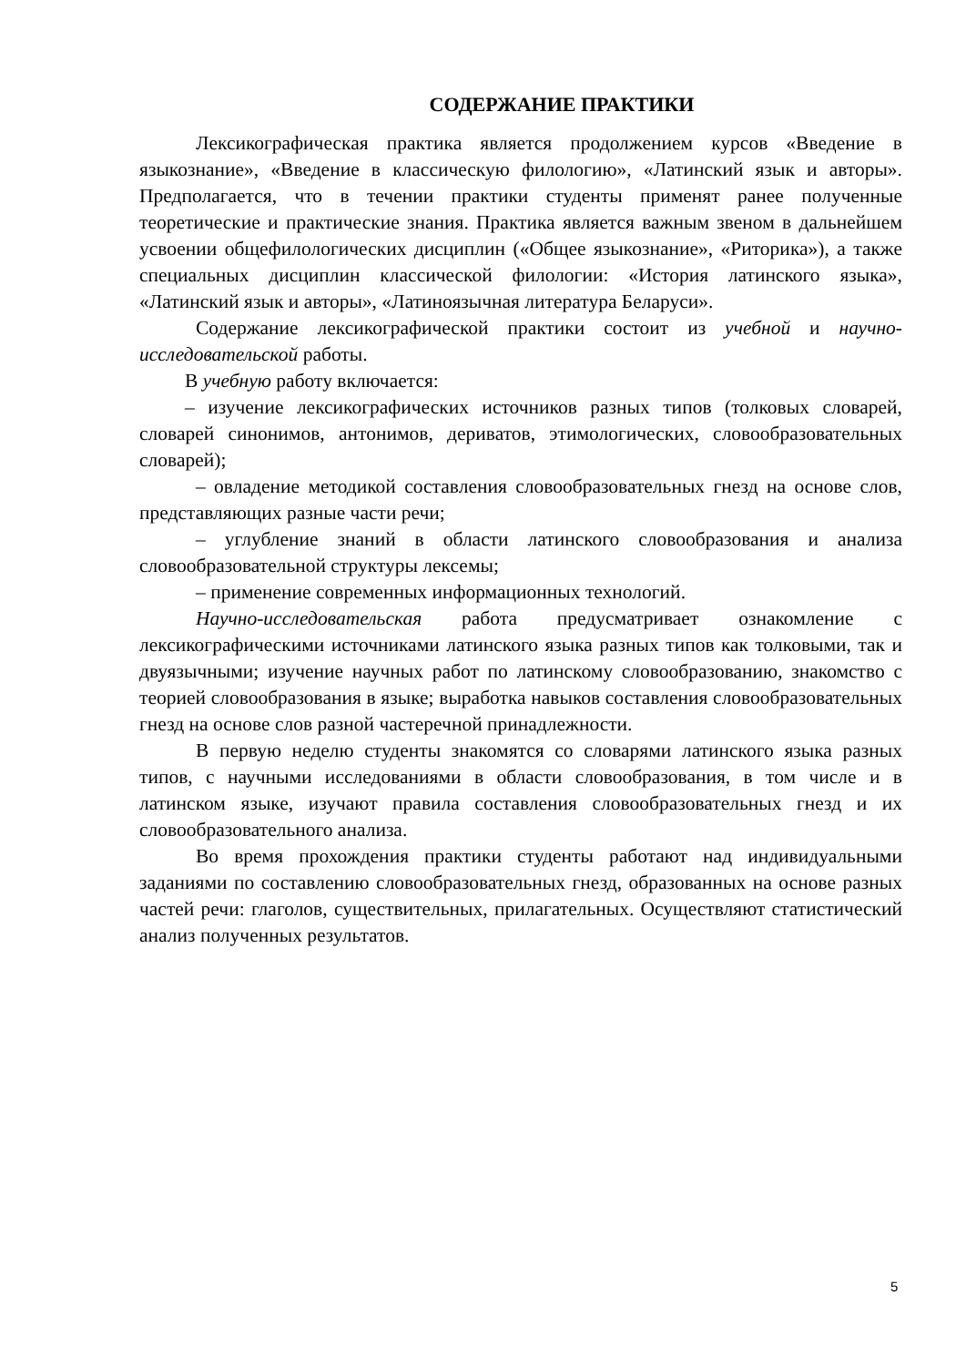СОДЕРЖАНИЕ ПРАКТИКИ
Лексикографическая практика является продолжением курсов «Введение в языкознание», «Введение в классическую филологию», «Латинский язык и авторы». Предполагается, что в течении практики студенты применят ранее полученные теоретические и практические знания. Практика является важным звеном в дальнейшем усвоении общефилологических дисциплин («Общее языкознание», «Риторика»), а также специальных дисциплин классической филологии: «История латинского языка», «Латинский язык и авторы», «Латиноязычная литература Беларуси».
Содержание лексикографической практики состоит из учебной и научно-исследовательской работы.
В учебную работу включается:
– изучение лексикографических источников разных типов (толковых словарей, словарей синонимов, антонимов, дериватов, этимологических, словообразовательных словарей);
– овладение методикой составления словообразовательных гнезд на основе слов, представляющих разные части речи;
– углубление знаний в области латинского словообразования и анализа словообразовательной структуры лексемы;
– применение современных информационных технологий.
Научно-исследовательская работа предусматривает ознакомление с лексикографическими источниками латинского языка разных типов как толковыми, так и двуязычными; изучение научных работ по латинскому словообразованию, знакомство с теорией словообразования в языке; выработка навыков составления словообразовательных гнезд на основе слов разной частеречной принадлежности.
В первую неделю студенты знакомятся со словарями латинского языка разных типов, с научными исследованиями в области словообразования, в том числе и в латинском языке, изучают правила составления словообразовательных гнезд и их словообразовательного анализа.
Во время прохождения практики студенты работают над индивидуальными заданиями по составлению словообразовательных гнезд, образованных на основе разных частей речи: глаголов, существительных, прилагательных. Осуществляют статистический анализ полученных результатов.
5